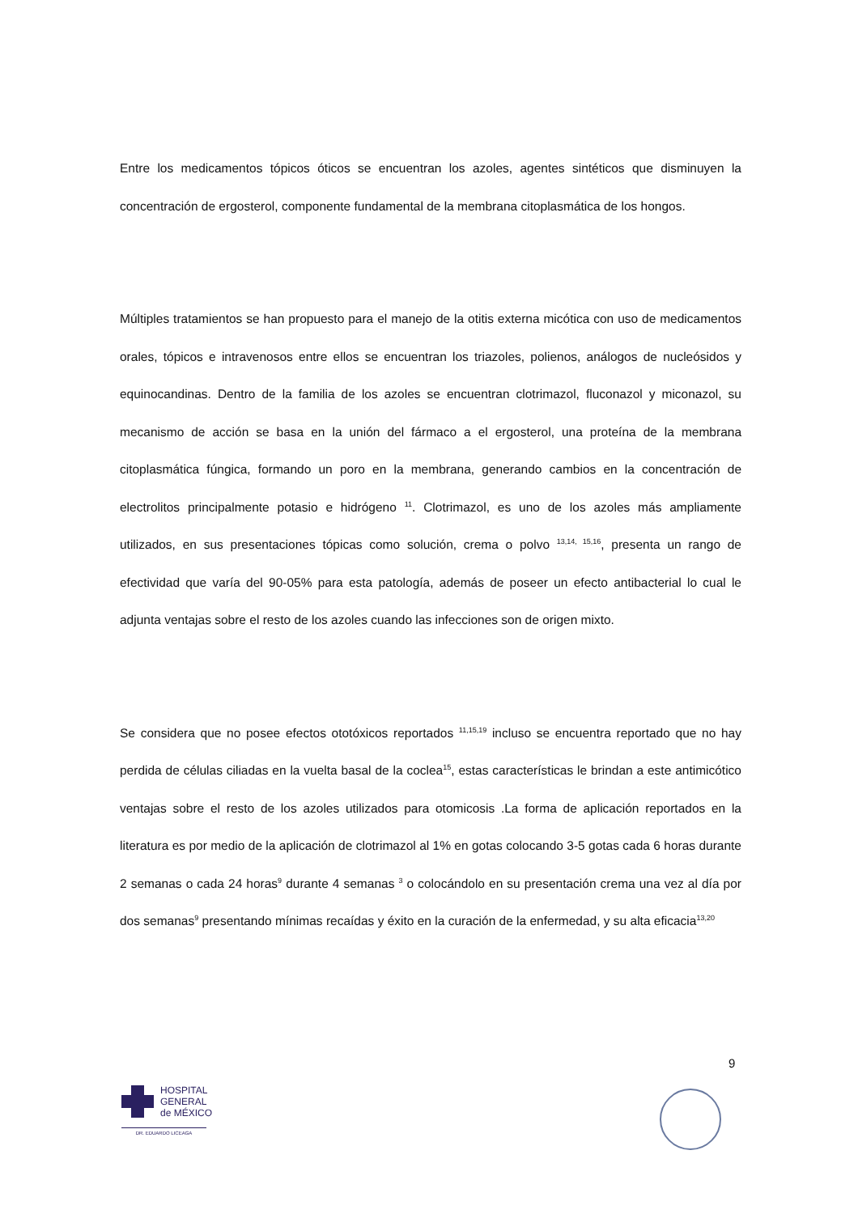Entre los medicamentos tópicos óticos se encuentran los azoles, agentes sintéticos que disminuyen la concentración de ergosterol, componente fundamental de la membrana citoplasmática de los hongos.
Múltiples tratamientos se han propuesto para el manejo de la otitis externa micótica con uso de medicamentos orales, tópicos e intravenosos entre ellos se encuentran los triazoles, polienos, análogos de nucleósidos y equinocandinas. Dentro de la familia de los azoles se encuentran clotrimazol, fluconazol y miconazol, su mecanismo de acción se basa en la unión del fármaco a el ergosterol, una proteína de la membrana citoplasmática fúngica, formando un poro en la membrana, generando cambios en la concentración de electrolitos principalmente potasio e hidrógeno <sup>11</sup>. Clotrimazol, es uno de los azoles más ampliamente utilizados, en sus presentaciones tópicas como solución, crema o polvo <sup>13,14, 15,16</sup>, presenta un rango de efectividad que varía del 90-05% para esta patología, además de poseer un efecto antibacterial lo cual le adjunta ventajas sobre el resto de los azoles cuando las infecciones son de origen mixto.
Se considera que no posee efectos ototóxicos reportados <sup>11,15,19</sup> incluso se encuentra reportado que no hay perdida de células ciliadas en la vuelta basal de la coclea<sup>15</sup>, estas características le brindan a este antimicótico ventajas sobre el resto de los azoles utilizados para otomicosis .La forma de aplicación reportados en la literatura es por medio de la aplicación de clotrimazol al 1% en gotas colocando 3-5 gotas cada 6 horas durante 2 semanas o cada 24 horas<sup>9</sup> durante 4 semanas <sup>3</sup> o colocándolo en su presentación crema una vez al día por dos semanas<sup>9</sup> presentando mínimas recaídas y éxito en la curación de la enfermedad, y su alta eficacia<sup>13,20</sup>
9
HOSPITAL
GENERAL
de MÉXICO
DR. EDUARDO LICEAGA